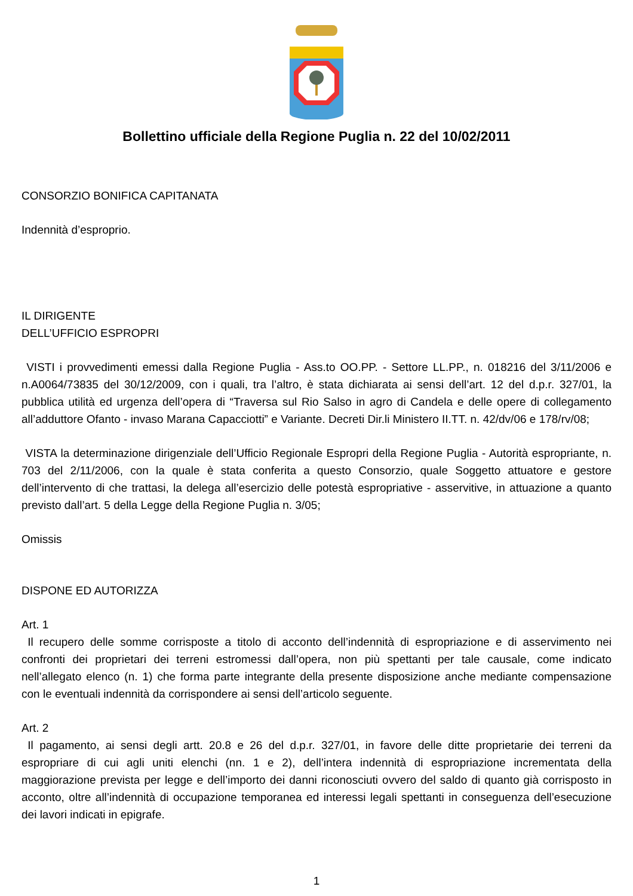Bollettino ufficiale della Regione Puglia n. 22 del 10/02/2011
CONSORZIO BONIFICA CAPITANATA
Indennità d’esproprio.
IL DIRIGENTE
DELL’UFFICIO ESPROPRI
VISTI i provvedimenti emessi dalla Regione Puglia - Ass.to OO.PP. - Settore LL.PP., n. 018216 del 3/11/2006 e n.A0064/73835 del 30/12/2009, con i quali, tra l’altro, è stata dichiarata ai sensi dell’art. 12 del d.p.r. 327/01, la pubblica utilità ed urgenza dell’opera di “Traversa sul Rio Salso in agro di Candela e delle opere di collegamento all’adduttore Ofanto - invaso Marana Capacciotti” e Variante. Decreti Dir.li Ministero II.TT. n. 42/dv/06 e 178/rv/08;
VISTA la determinazione dirigenziale dell’Ufficio Regionale Espropri della Regione Puglia - Autorità espropriante, n. 703 del 2/11/2006, con la quale è stata conferita a questo Consorzio, quale Soggetto attuatore e gestore dell’intervento di che trattasi, la delega all’esercizio delle potestà espropriative - asservitive, in attuazione a quanto previsto dall’art. 5 della Legge della Regione Puglia n. 3/05;
Omissis
DISPONE ED AUTORIZZA
Art. 1
Il recupero delle somme corrisposte a titolo di acconto dell’indennità di espropriazione e di asservimento nei confronti dei proprietari dei terreni estromessi dall’opera, non più spettanti per tale causale, come indicato nell’allegato elenco (n. 1) che forma parte integrante della presente disposizione anche mediante compensazione con le eventuali indennità da corrispondere ai sensi dell’articolo seguente.
Art. 2
Il pagamento, ai sensi degli artt. 20.8 e 26 del d.p.r. 327/01, in favore delle ditte proprietarie dei terreni da espropriare di cui agli uniti elenchi (nn. 1 e 2), dell’intera indennità di espropriazione incrementata della maggiorazione prevista per legge e dell’importo dei danni riconosciuti ovvero del saldo di quanto già corrisposto in acconto, oltre all’indennità di occupazione temporanea ed interessi legali spettanti in conseguenza dell’esecuzione dei lavori indicati in epigrafe.
1